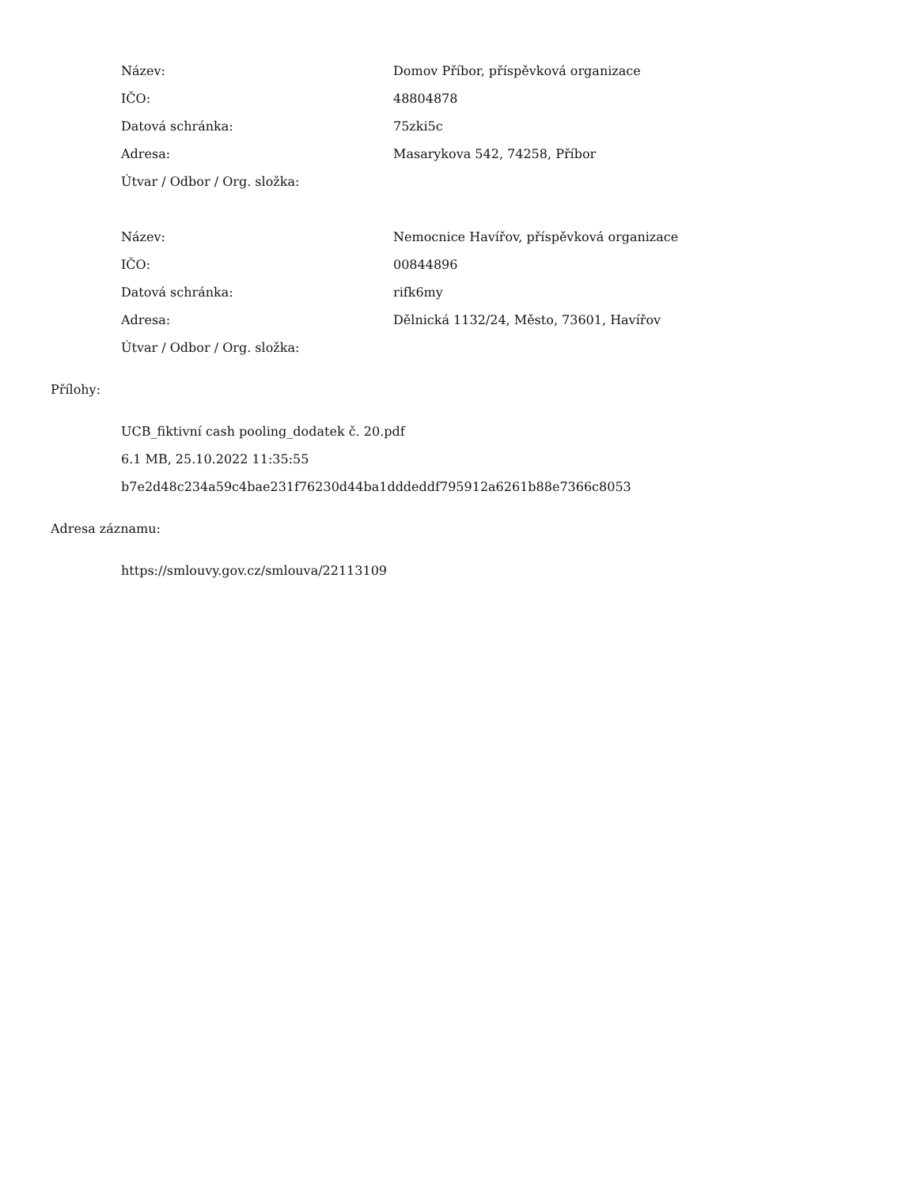| Název: | Domov Příbor, příspěvková organizace |
| IČO: | 48804878 |
| Datová schránka: | 75zki5c |
| Adresa: | Masarykova 542, 74258, Příbor |
| Útvar / Odbor / Org. složka: | |
| Název: | Nemocnice Havířov, příspěvková organizace |
| IČO: | 00844896 |
| Datová schránka: | rifk6my |
| Adresa: | Dělnická 1132/24, Město, 73601, Havířov |
| Útvar / Odbor / Org. složka: | |
Přílohy:
UCB_fiktivní cash pooling_dodatek č. 20.pdf
6.1 MB, 25.10.2022 11:35:55
b7e2d48c234a59c4bae231f76230d44ba1dddeddf795912a6261b88e7366c8053
Adresa záznamu:
https://smlouvy.gov.cz/smlouva/22113109